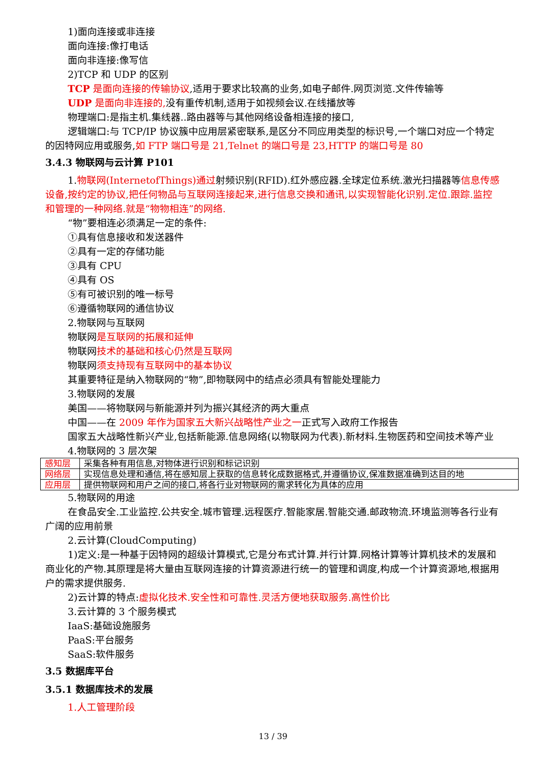1)面向连接或非连接
面向连接:像打电话
面向非连接:像写信
2)TCP 和 UDP 的区别
TCP 是面向连接的传输协议,适用于要求比较高的业务,如电子邮件.网页浏览.文件传输等
UDP 是面向非连接的, 没有重传机制,适用于如视频会议.在线播放等
物理端口:是指主机.集线器..路由器等与其他网络设备相连接的接口,
逻辑端口:与 TCP/IP 协议簇中应用层紧密联系,是区分不同应用类型的标识号,一个端口对应一个特定的因特网应用或服务,如 FTP 端口号是 21,Telnet 的端口号是 23,HTTP 的端口号是 80
3.4.3 物联网与云计算 P101
1.物联网(InternetofThings)通过射频识别(RFID).红外感应器.全球定位系统.激光扫描器等信息传感设备,按约定的协议,把任何物品与互联网连接起来,进行信息交换和通讯,以实现智能化识别.定位.跟踪.监控和管理的一种网络.就是“物物相连”的网络.
“物”要相连必须满足一定的条件:
①具有信息接收和发送器件
②具有一定的存储功能
③具有 CPU
④具有 OS
⑤有可被识别的唯一标号
⑥遵循物联网的通信协议
2.物联网与互联网
物联网是互联网的拓展和延伸
物联网技术的基础和核心仍然是互联网
物联网须支持现有互联网中的基本协议
其重要特征是纳入物联网的“物”,即物联网中的结点必须具有智能处理能力
3.物联网的发展
美国——将物联网与新能源并列为振兴其经济的两大重点
中国——在 2009 年作为国家五大新兴战略性产业之一正式写入政府工作报告
国家五大战略性新兴产业,包括新能源.信息网络(以物联网为代表).新材料.生物医药和空间技术等产业
4.物联网的 3 层次架
| 感知层 | 采集各种有用信息,对物体进行识别和标记识别 |
| 网络层 | 实现信息处理和通信,将在感知层上获取的信息转化成数据格式,并遵循协议,保准数据准确到达目的地 |
| 应用层 | 提供物联网和用户之间的接口,将各行业对物联网的需求转化为具体的应用 |
5.物联网的用途
在食品安全.工业监控.公共安全.城市管理.远程医疗.智能家居.智能交通.邮政物流.环境监测等各行业有广阔的应用前景
2.云计算(CloudComputing)
1)定义:是一种基于因特网的超级计算模式,它是分布式计算.并行计算.网格计算等计算机技术的发展和商业化的产物.其原理是将大量由互联网连接的计算资源进行统一的管理和调度,构成一个计算资源地,根据用户的需求提供服务.
2)云计算的特点:虚拟化技术.安全性和可靠性.灵活方便地获取服务.高性价比
3.云计算的 3 个服务模式
IaaS:基础设施服务
PaaS:平台服务
SaaS:软件服务
3.5 数据库平台
3.5.1 数据库技术的发展
1.人工管理阶段
13 / 39